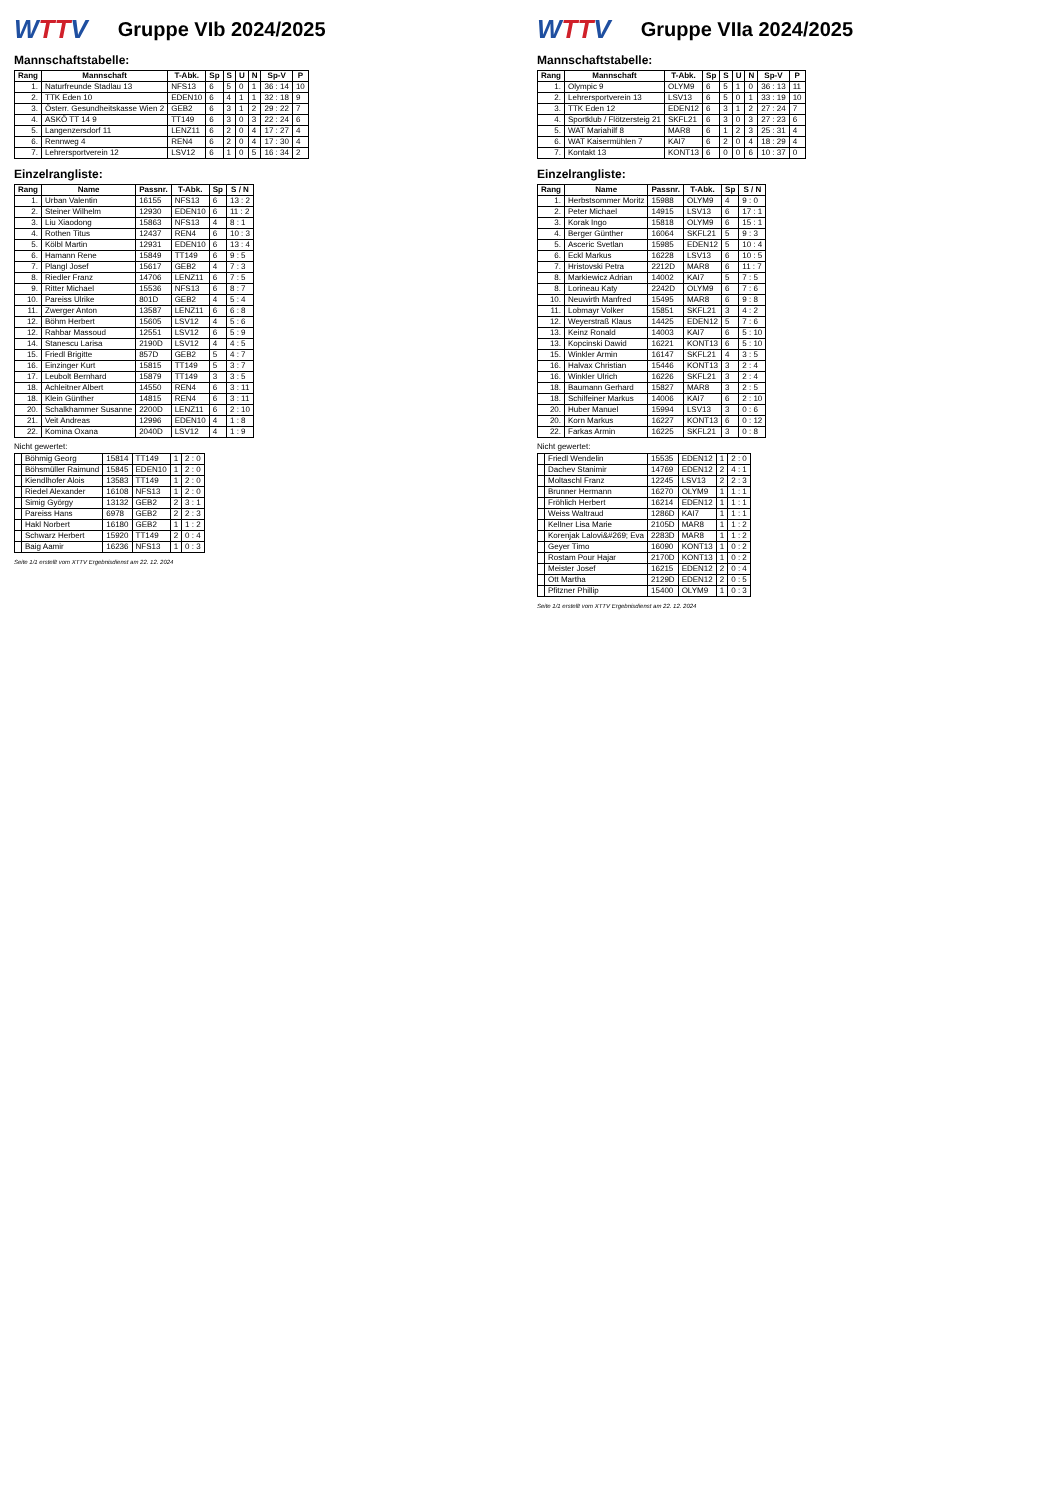WTTV
Gruppe VIb 2024/2025
Mannschaftstabelle:
| Rang | Mannschaft | T-Abk. | Sp | S | U | N | Sp-V | P |
| --- | --- | --- | --- | --- | --- | --- | --- | --- |
| 1. | Naturfreunde Stadlau 13 | NFS13 | 6 | 5 | 0 | 1 | 36 : 14 | 10 |
| 2. | TTK Eden 10 | EDEN10 | 6 | 4 | 1 | 1 | 32 : 18 | 9 |
| 3. | Österr. Gesundheitskasse Wien 2 | GEB2 | 6 | 3 | 1 | 2 | 29 : 22 | 7 |
| 4. | ASKÖ TT 14 9 | TT149 | 6 | 3 | 0 | 3 | 22 : 24 | 6 |
| 5. | Langenzersdorf 11 | LENZ11 | 6 | 2 | 0 | 4 | 17 : 27 | 4 |
| 6. | Rennweg 4 | REN4 | 6 | 2 | 0 | 4 | 17 : 30 | 4 |
| 7. | Lehrersportverein 12 | LSV12 | 6 | 1 | 0 | 5 | 16 : 34 | 2 |
Einzelrangliste:
| Rang | Name | Passnr. | T-Abk. | Sp | S / N |
| --- | --- | --- | --- | --- | --- |
| 1. | Urban Valentin | 16155 | NFS13 | 6 | 13 : 2 |
| 2. | Steiner Wilhelm | 12930 | EDEN10 | 6 | 11 : 2 |
| 3. | Liu Xiaodong | 15863 | NFS13 | 4 | 8 : 1 |
| 4. | Rothen Titus | 12437 | REN4 | 6 | 10 : 3 |
| 5. | Kölbl Martin | 12931 | EDEN10 | 6 | 13 : 4 |
| 6. | Hamann Rene | 15849 | TT149 | 6 | 9 : 5 |
| 7. | Plangl Josef | 15617 | GEB2 | 4 | 7 : 3 |
| 8. | Riedler Franz | 14706 | LENZ11 | 6 | 7 : 5 |
| 9. | Ritter Michael | 15536 | NFS13 | 6 | 8 : 7 |
| 10. | Pareiss Ulrike | 801D | GEB2 | 4 | 5 : 4 |
| 11. | Zwerger Anton | 13587 | LENZ11 | 6 | 6 : 8 |
| 12. | Böhm Herbert | 15605 | LSV12 | 4 | 5 : 6 |
| 12. | Rahbar Massoud | 12551 | LSV12 | 6 | 5 : 9 |
| 14. | Stanescu Larisa | 2190D | LSV12 | 4 | 4 : 5 |
| 15. | Friedl Brigitte | 857D | GEB2 | 5 | 4 : 7 |
| 16. | Einzinger Kurt | 15815 | TT149 | 5 | 3 : 7 |
| 17. | Leubolt Bernhard | 15879 | TT149 | 3 | 3 : 5 |
| 18. | Achleitner Albert | 14550 | REN4 | 6 | 3 : 11 |
| 18. | Klein Günther | 14815 | REN4 | 6 | 3 : 11 |
| 20. | Schalkhammer Susanne | 2200D | LENZ11 | 6 | 2 : 10 |
| 21. | Veit Andreas | 12996 | EDEN10 | 4 | 1 : 8 |
| 22. | Komina Oxana | 2040D | LSV12 | 4 | 1 : 9 |
Nicht gewertet:
| | Böhmig Georg | 15814 | TT149 | 1 | 2 : 0 |
| | Böhsmüller Raimund | 15845 | EDEN10 | 1 | 2 : 0 |
| | Kiendlhofer Alois | 13583 | TT149 | 1 | 2 : 0 |
| | Riedel Alexander | 16108 | NFS13 | 1 | 2 : 0 |
| | Simig György | 13132 | GEB2 | 2 | 3 : 1 |
| | Pareiss Hans | 6978 | GEB2 | 2 | 2 : 3 |
| | Hakl Norbert | 16180 | GEB2 | 1 | 1 : 2 |
| | Schwarz Herbert | 15920 | TT149 | 2 | 0 : 4 |
| | Baig Aamir | 16236 | NFS13 | 1 | 0 : 3 |
Seite 1/1 erstellt vom XTTV Ergebnisdienst am 22. 12. 2024
WTTV
Gruppe VIIa 2024/2025
Mannschaftstabelle:
| Rang | Mannschaft | T-Abk. | Sp | S | U | N | Sp-V | P |
| --- | --- | --- | --- | --- | --- | --- | --- | --- |
| 1. | Olympic 9 | OLYM9 | 6 | 5 | 1 | 0 | 36 : 13 | 11 |
| 2. | Lehrersportverein 13 | LSV13 | 6 | 5 | 0 | 1 | 33 : 19 | 10 |
| 3. | TTK Eden 12 | EDEN12 | 6 | 3 | 1 | 2 | 27 : 24 | 7 |
| 4. | Sportklub / Flötzersteig 21 | SKFL21 | 6 | 3 | 0 | 3 | 27 : 23 | 6 |
| 5. | WAT Mariahilf 8 | MAR8 | 6 | 1 | 2 | 3 | 25 : 31 | 4 |
| 6. | WAT Kaisermühlen 7 | KAI7 | 6 | 2 | 0 | 4 | 18 : 29 | 4 |
| 7. | Kontakt 13 | KONT13 | 6 | 0 | 0 | 6 | 10 : 37 | 0 |
Einzelrangliste:
| Rang | Name | Passnr. | T-Abk. | Sp | S / N |
| --- | --- | --- | --- | --- | --- |
| 1. | Herbstsommer Moritz | 15988 | OLYM9 | 4 | 9 : 0 |
| 2. | Peter Michael | 14915 | LSV13 | 6 | 17 : 1 |
| 3. | Korak Ingo | 15818 | OLYM9 | 6 | 15 : 1 |
| 4. | Berger Günther | 16064 | SKFL21 | 5 | 9 : 3 |
| 5. | Asceric Svetlan | 15985 | EDEN12 | 5 | 10 : 4 |
| 6. | Eckl Markus | 16228 | LSV13 | 6 | 10 : 5 |
| 7. | Hristovski Petra | 2212D | MAR8 | 6 | 11 : 7 |
| 8. | Markiewicz Adrian | 14002 | KAI7 | 5 | 7 : 5 |
| 8. | Lorineau Katy | 2242D | OLYM9 | 6 | 7 : 6 |
| 10. | Neuwirth Manfred | 15495 | MAR8 | 6 | 9 : 8 |
| 11. | Lobmayr Volker | 15851 | SKFL21 | 3 | 4 : 2 |
| 12. | Weyerstraß Klaus | 14425 | EDEN12 | 5 | 7 : 6 |
| 13. | Keinz Ronald | 14003 | KAI7 | 6 | 5 : 10 |
| 13. | Kopcinski Dawid | 16221 | KONT13 | 6 | 5 : 10 |
| 15. | Winkler Armin | 16147 | SKFL21 | 4 | 3 : 5 |
| 16. | Halvax Christian | 15446 | KONT13 | 3 | 2 : 4 |
| 16. | Winkler Ulrich | 16226 | SKFL21 | 3 | 2 : 4 |
| 18. | Baumann Gerhard | 15827 | MAR8 | 3 | 2 : 5 |
| 18. | Schilfeiner Markus | 14006 | KAI7 | 6 | 2 : 10 |
| 20. | Huber Manuel | 15994 | LSV13 | 3 | 0 : 6 |
| 20. | Korn Markus | 16227 | KONT13 | 6 | 0 : 12 |
| 22. | Farkas Armin | 16225 | SKFL21 | 3 | 0 : 8 |
Nicht gewertet:
| | Friedl Wendelin | 15535 | EDEN12 | 1 | 2 : 0 |
| | Dachev Stanimir | 14769 | EDEN12 | 2 | 4 : 1 |
| | Moltaschl Franz | 12245 | LSV13 | 2 | 2 : 3 |
| | Brunner Hermann | 16270 | OLYM9 | 1 | 1 : 1 |
| | Fröhlich Herbert | 16214 | EDEN12 | 1 | 1 : 1 |
| | Weiss Waltraud | 1286D | KAI7 | 1 | 1 : 1 |
| | Kellner Lisa Marie | 2105D | MAR8 | 1 | 1 : 2 |
| | Korenjak Lalovi&#269; Eva | 2283D | MAR8 | 1 | 1 : 2 |
| | Geyer Timo | 16090 | KONT13 | 1 | 0 : 2 |
| | Rostam Pour Hajar | 2170D | KONT13 | 1 | 0 : 2 |
| | Meister Josef | 16215 | EDEN12 | 2 | 0 : 4 |
| | Ott Martha | 2129D | EDEN12 | 2 | 0 : 5 |
| | Pfitzner Phillip | 15400 | OLYM9 | 1 | 0 : 3 |
Seite 1/1 erstellt vom XTTV Ergebnisdienst am 22. 12. 2024